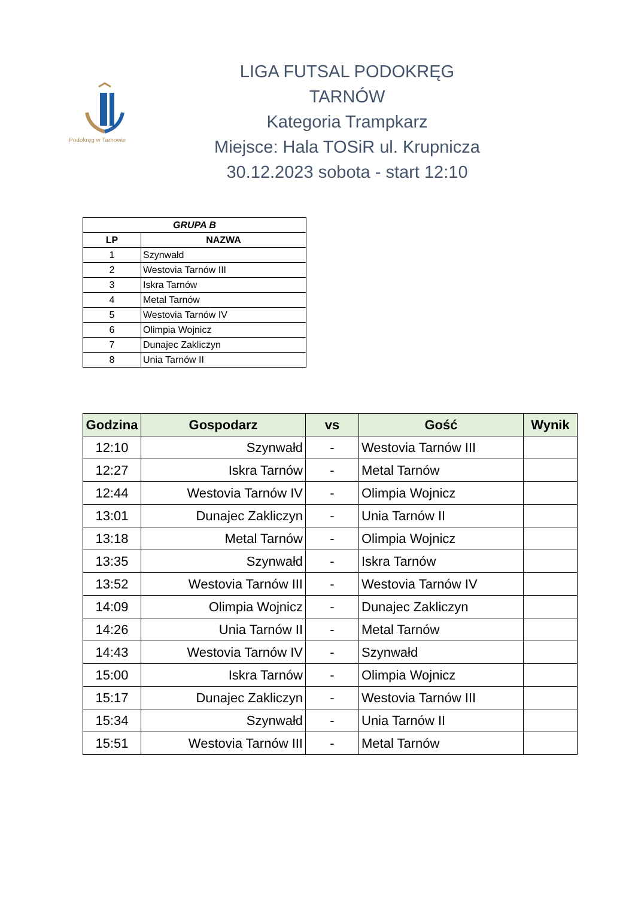Podokręg w Tarnowie
LIGA FUTSAL PODOKRĘG TARNÓW
Kategoria Trampkarz
Miejsce: Hala TOSiR ul. Krupnicza
30.12.2023 sobota - start 12:10
| GRUPA B | |
| --- | --- |
| LP | NAZWA |
| 1 | Szynwałd |
| 2 | Westovia Tarnów III |
| 3 | Iskra Tarnów |
| 4 | Metal Tarnów |
| 5 | Westovia Tarnów IV |
| 6 | Olimpia Wojnicz |
| 7 | Dunajec Zakliczyn |
| 8 | Unia Tarnów II |
| Godzina | Gospodarz | vs | Gość | Wynik |
| --- | --- | --- | --- | --- |
| 12:10 | Szynwałd | - | Westovia Tarnów III | |
| 12:27 | Iskra Tarnów | - | Metal Tarnów | |
| 12:44 | Westovia Tarnów IV | - | Olimpia Wojnicz | |
| 13:01 | Dunajec Zakliczyn | - | Unia Tarnów II | |
| 13:18 | Metal Tarnów | - | Olimpia Wojnicz | |
| 13:35 | Szynwałd | - | Iskra Tarnów | |
| 13:52 | Westovia Tarnów III | - | Westovia Tarnów IV | |
| 14:09 | Olimpia Wojnicz | - | Dunajec Zakliczyn | |
| 14:26 | Unia Tarnów II | - | Metal Tarnów | |
| 14:43 | Westovia Tarnów IV | - | Szynwałd | |
| 15:00 | Iskra Tarnów | - | Olimpia Wojnicz | |
| 15:17 | Dunajec Zakliczyn | - | Westovia Tarnów III | |
| 15:34 | Szynwałd | - | Unia Tarnów II | |
| 15:51 | Westovia Tarnów III | - | Metal Tarnów | |